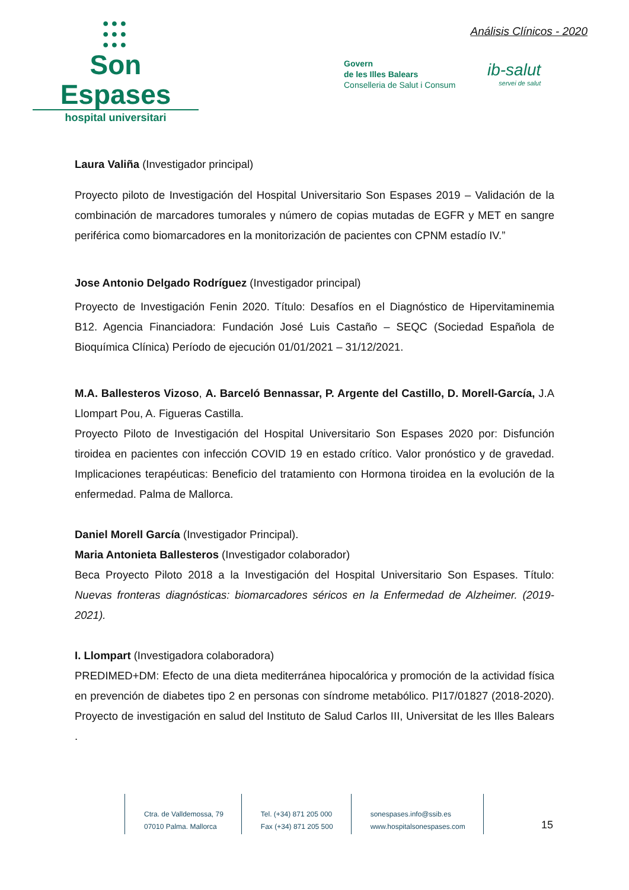●●●
●●●
●●●
Son Espases
hospital universitari
Análisis Clínicos - 2020
Govern
de les Illes Balears
Conselleria de Salut i Consum
ib-salut
servei de salut
Laura Valiña (Investigador principal)
Proyecto piloto de Investigación del Hospital Universitario Son Espases 2019 – Validación de la combinación de marcadores tumorales y número de copias mutadas de EGFR y MET en sangre periférica como biomarcadores en la monitorización de pacientes con CPNM estadío IV.”
Jose Antonio Delgado Rodríguez (Investigador principal)
Proyecto de Investigación Fenin 2020. Título: Desafíos en el Diagnóstico de Hipervitaminemia B12. Agencia Financiadora: Fundación José Luis Castaño – SEQC (Sociedad Española de Bioquímica Clínica) Período de ejecución 01/01/2021 – 31/12/2021.
M.A. Ballesteros Vizoso, A. Barceló Bennassar, P. Argente del Castillo, D. Morell-García, J.A Llompart Pou, A. Figueras Castilla.
Proyecto Piloto de Investigación del Hospital Universitario Son Espases 2020 por: Disfunción tiroidea en pacientes con infección COVID 19 en estado crítico. Valor pronóstico y de gravedad. Implicaciones terapéuticas: Beneficio del tratamiento con Hormona tiroidea en la evolución de la enfermedad. Palma de Mallorca.
Daniel Morell García (Investigador Principal).
Maria Antonieta Ballesteros (Investigador colaborador)
Beca Proyecto Piloto 2018 a la Investigación del Hospital Universitario Son Espases. Título: Nuevas fronteras diagnósticas: biomarcadores séricos en la Enfermedad de Alzheimer. (2019-2021).
I. Llompart (Investigadora colaboradora)
PREDIMED+DM: Efecto de una dieta mediterránea hipocalórica y promoción de la actividad física en prevención de diabetes tipo 2 en personas con síndrome metabólico. PI17/01827 (2018-2020). Proyecto de investigación en salud del Instituto de Salud Carlos III, Universitat de les Illes Balears .
Ctra. de Valldemossa, 79
07010 Palma. Mallorca
Tel. (+34) 871 205 000
Fax (+34) 871 205 500
sonespases.info@ssib.es
www.hospitalsonespases.com
15